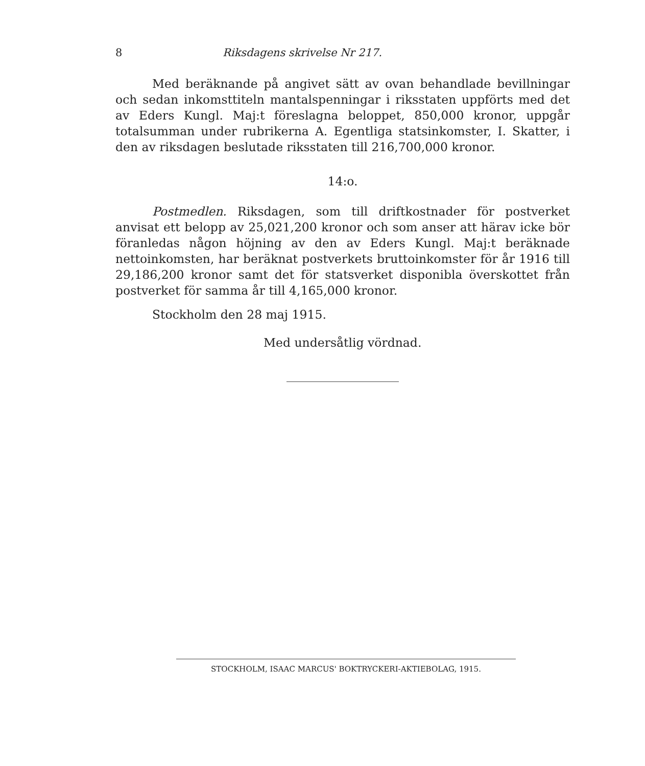8 Riksdagens skrivelse Nr 217.
Med beräknande på angivet sätt av ovan behandlade bevillningar och sedan inkomsttiteln mantalspenningar i riksstaten uppförts med det av Eders Kungl. Maj:t föreslagna beloppet, 850,000 kronor, uppgår totalsumman under rubrikerna A. Egentliga statsinkomster, I. Skatter, i den av riksdagen beslutade riksstaten till 216,700,000 kronor.
14:o.
Postmedlen. Riksdagen, som till driftkostnader för postverket anvisat ett belopp av 25,021,200 kronor och som anser att härav icke bör föranledas någon höjning av den av Eders Kungl. Maj:t beräknade nettoinkomsten, har beräknat postverkets bruttoinkomster för år 1916 till 29,186,200 kronor samt det för statsverket disponibla överskottet från postverket för samma år till 4,165,000 kronor.
Stockholm den 28 maj 1915.
Med undersåtlig vördnad.
STOCKHOLM, ISAAC MARCUS' BOKTRYCKERI-AKTIEBOLAG, 1915.